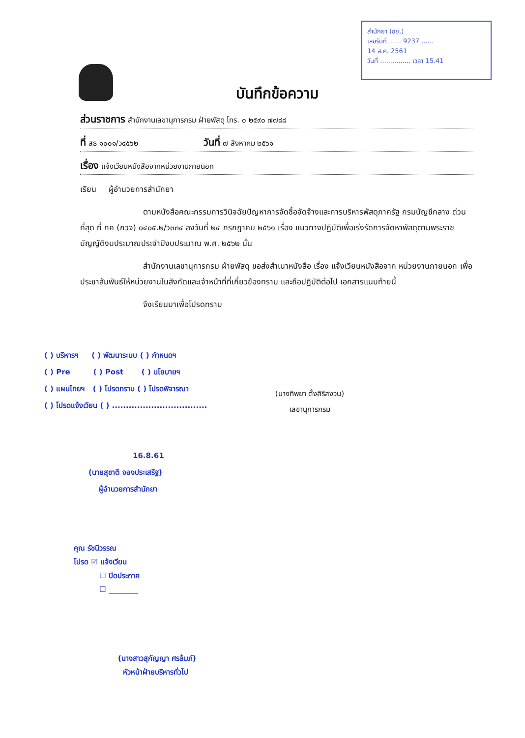สำนักยา (อย.)
เลขรับที่ ...... 9237 ......
14 ส.ค. 2561
วันที่ ............... เวลา 15.41
บันทึกข้อความ
ส่วนราชการ สำนักงานเลขานุการกรม ฝ่ายพัสดุ โทร. ๐ ๒๕๙๐ ๗๗๘๘
ที่ สธ ๑๐๐๑/ว๔๕๖๒ วันที่ ๗ สิงหาคม ๒๕๖๑
เรื่อง แจ้งเวียนหนังสือจากหน่วยงานภายนอก
เรียน ผู้อำนวยการสำนักยา
ตามหนังสือคณะกรรมการวินิจฉัยปัญหาการจัดซื้อจัดจ้างและการบริหารพัสดุภาครัฐ กรมบัญชีกลาง ด่วนที่สุด ที่ กค (กวจ) ๐๔๐๕.๒/ว๓๓๔ ลงวันที่ ๒๔ กรกฎาคม ๒๕๖๑ เรื่อง แนวทางปฏิบัติเพื่อเร่งรัดการจัดหาพัสดุตามพระราชบัญญัติงบประมาณประจำปีงบประมาณ พ.ศ. ๒๕๖๒ นั้น
สำนักงานเลขานุการกรม ฝ่ายพัสดุ ขอส่งสำเนาหนังสือ เรื่อง แจ้งเวียนหนังสือจาก หน่วยงานภายนอก เพื่อประชาสัมพันธ์ให้หน่วยงานในสังกัดและเจ้าหน้าที่ที่เกี่ยวข้องทราบ และถือปฏิบัติต่อไป เอกสารแนบท้ายนี้
จึงเรียนมาเพื่อโปรดทราบ
( ) บริหารฯ ( ) พัฒนาระบบ ( ) กำหนดฯ
( ) Pre ( ) Post ( ) นโยบายฯ
( ) แผนไทยฯ ( ) โปรดทราบ ( ) โปรดพิจารณา
( ) โปรดแจ้งเวียน ( ) ..................................
16.8.61
(นายสุชาติ จองประเสริฐ)
ผู้อำนวยการสำนักยา
(นางทิพยา ตั้งสิริสงวน)
เลขานุการกรม
คุณ รัชนีวรรณ
โปรด ☑ แจ้งเวียน
☐ ปิดประกาศ
☐ ________
(นางสาวสุกัญญา ศรล้มภ์)
หัวหน้าฝ่ายบริหารทั่วไป